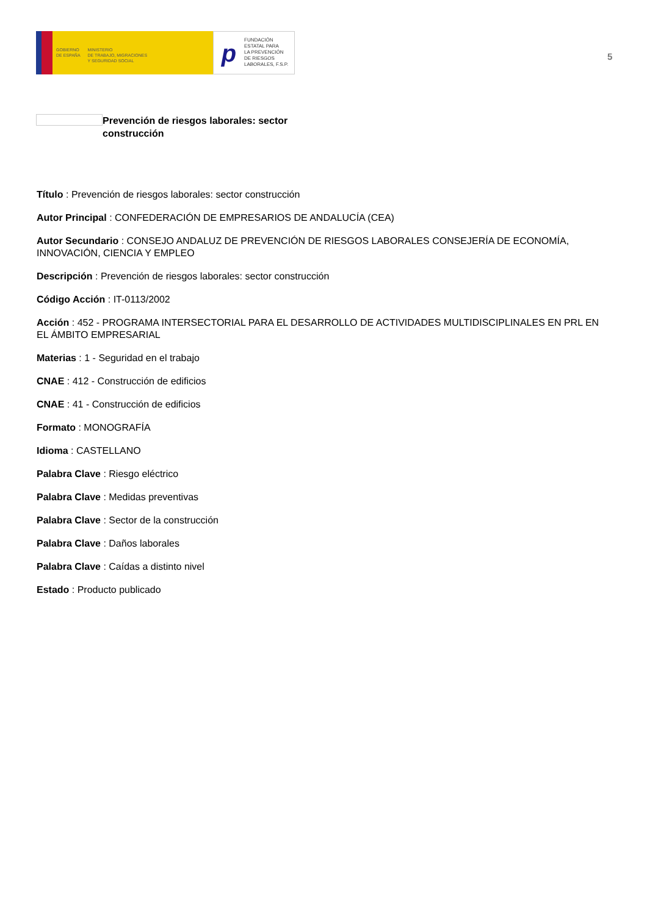GOBIERNO
DE ESPAÑA
MINISTERIO
DE TRABAJO, MIGRACIONES
Y SEGURIDAD SOCIAL
p
FUNDACIÓN
ESTATAL PARA
LA PREVENCIÓN
DE RIESGOS
LABORALES, F.S.P.
5
Prevención de riesgos laborales: sector construcción
Título : Prevención de riesgos laborales: sector construcción
Autor Principal : CONFEDERACIÓN DE EMPRESARIOS DE ANDALUCÍA (CEA)
Autor Secundario : CONSEJO ANDALUZ DE PREVENCIÓN DE RIESGOS LABORALES CONSEJERÍA DE ECONOMÍA, INNOVACIÓN, CIENCIA Y EMPLEO
Descripción : Prevención de riesgos laborales: sector construcción
Código Acción : IT-0113/2002
Acción : 452 - PROGRAMA INTERSECTORIAL PARA EL DESARROLLO DE ACTIVIDADES MULTIDISCIPLINALES EN PRL EN EL ÁMBITO EMPRESARIAL
Materias : 1 - Seguridad en el trabajo
CNAE : 412 - Construcción de edificios
CNAE : 41 - Construcción de edificios
Formato : MONOGRAFÍA
Idioma : CASTELLANO
Palabra Clave : Riesgo eléctrico
Palabra Clave : Medidas preventivas
Palabra Clave : Sector de la construcción
Palabra Clave : Daños laborales
Palabra Clave : Caídas a distinto nivel
Estado : Producto publicado